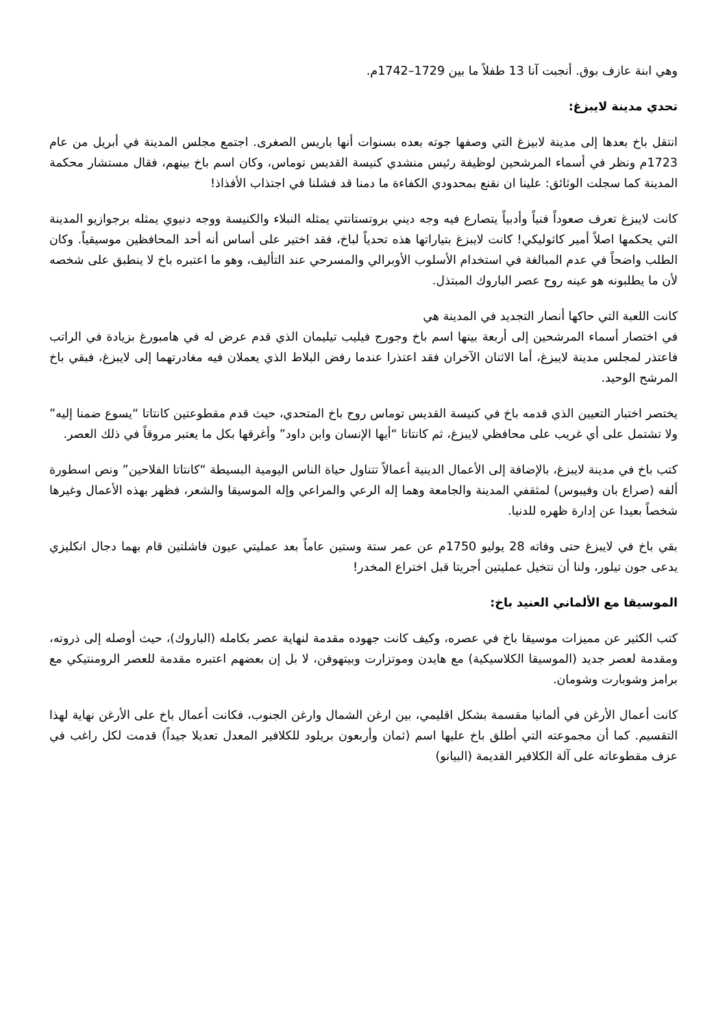وهي ابنة عازف بوق. أنجبت آنا 13 طفلاً ما بين 1729–1742م.
تحدي مدينة لايبزغ:
انتقل باخ بعدها إلى مدينة لابيزغ التي وصفها جوته بعده بسنوات أنها باريس الصغرى. اجتمع مجلس المدينة في أبريل من عام 1723م ونظر في أسماء المرشحين لوظيفة رئيس منشدي كنيسة القديس توماس، وكان اسم باخ بينهم، فقال مستشار محكمة المدينة كما سجلت الوثائق: علينا ان نقنع بمحدودي الكفاءة ما دمنا قد فشلنا في اجتذاب الأفذاذ!
كانت لايبزغ تعرف صعوداً فنياً وأدبياً يتصارع فيه وجه ديني بروتستانتي يمثله النبلاء والكنيسة ووجه دنيوي يمثله برجوازيو المدينة التي يحكمها اصلاً أمير كاثوليكي! كانت لايبزغ بتياراتها هذه تحدياً لباخ، فقد اختير على أساس أنه أحد المحافظين موسيقياً. وكان الطلب واضحاً في عدم المبالغة في استخدام الأسلوب الأوبرالي والمسرحي عند التأليف، وهو ما اعتبره باخ لا ينطبق على شخصه لأن ما يطلبونه هو عينه روح عصر الباروك المبتذل.
كانت اللعبة التي حاكها أنصار التجديد في المدينة هي
في اختصار أسماء المرشحين إلى أربعة بينها اسم باخ وجورج فيليب تيليمان الذي قدم عرض له في هامبورغ بزيادة في الراتب فاعتذر لمجلس مدينة لايبزغ، أما الاثنان الآخران فقد اعتذرا عندما رفض البلاط الذي يعملان فيه مغادرتهما إلى لايبزغ، فبقي باخ المرشح الوحيد.
يختصر اختبار التعيين الذي قدمه باخ في كنيسة القديس توماس روح باخ المتحدي، حيث قدم مقطوعتين كانتاتا “يسوع ضمنا إليه” ولا تشتمل على أي غريب على محافظي لايبزغ، ثم كانتاتا “أيها الإنسان وابن داود” وأغرقها بكل ما يعتبر مروقاً في ذلك العصر.
كتب باخ في مدينة لايبزغ، بالإضافة إلى الأعمال الدينية أعمالاً تتناول حياة الناس اليومية البسيطة “كانتاتا الفلاحين” ونص اسطورة ألفه (صراع بان وفيبوس) لمثقفي المدينة والجامعة وهما إله الرعي والمراعي وإله الموسيقا والشعر، فظهر بهذه الأعمال وغيرها شخصاً بعيدا عن إدارة ظهره للدنيا.
بقي باخ في لايبزغ حتى وفاته 28 يوليو 1750م عن عمر ستة وستين عاماً بعد عمليتي عيون فاشلتين قام بهما دجال انكليزي يدعى جون تيلور، ولنا أن نتخيل عمليتين أجريتا قبل اختراع المخدر!
الموسيقا مع الألماني العنيد باخ:
كتب الكثير عن مميزات موسيقا باخ في عصره، وكيف كانت جهوده مقدمة لنهاية عصر بكامله (الباروك)، حيث أوصله إلى ذروته، ومقدمة لعصر جديد (الموسيقا الكلاسيكية) مع هايدن وموتزارت وبيتهوفن، لا بل إن بعضهم اعتبره مقدمة للعصر الرومنتيكي مع برامز وشوبارت وشومان.
كانت أعمال الأرغن في ألمانيا مقسمة بشكل اقليمي، بين ارغن الشمال وارغن الجنوب، فكانت أعمال باخ على الأرغن نهاية لهذا التقسيم. كما أن مجموعته التي أطلق باخ عليها اسم (ثمان وأربعون بريلود للكلافير المعدل تعديلا جيداً) قدمت لكل راغب في عزف مقطوعاته على آلة الكلافير القديمة (البيانو)